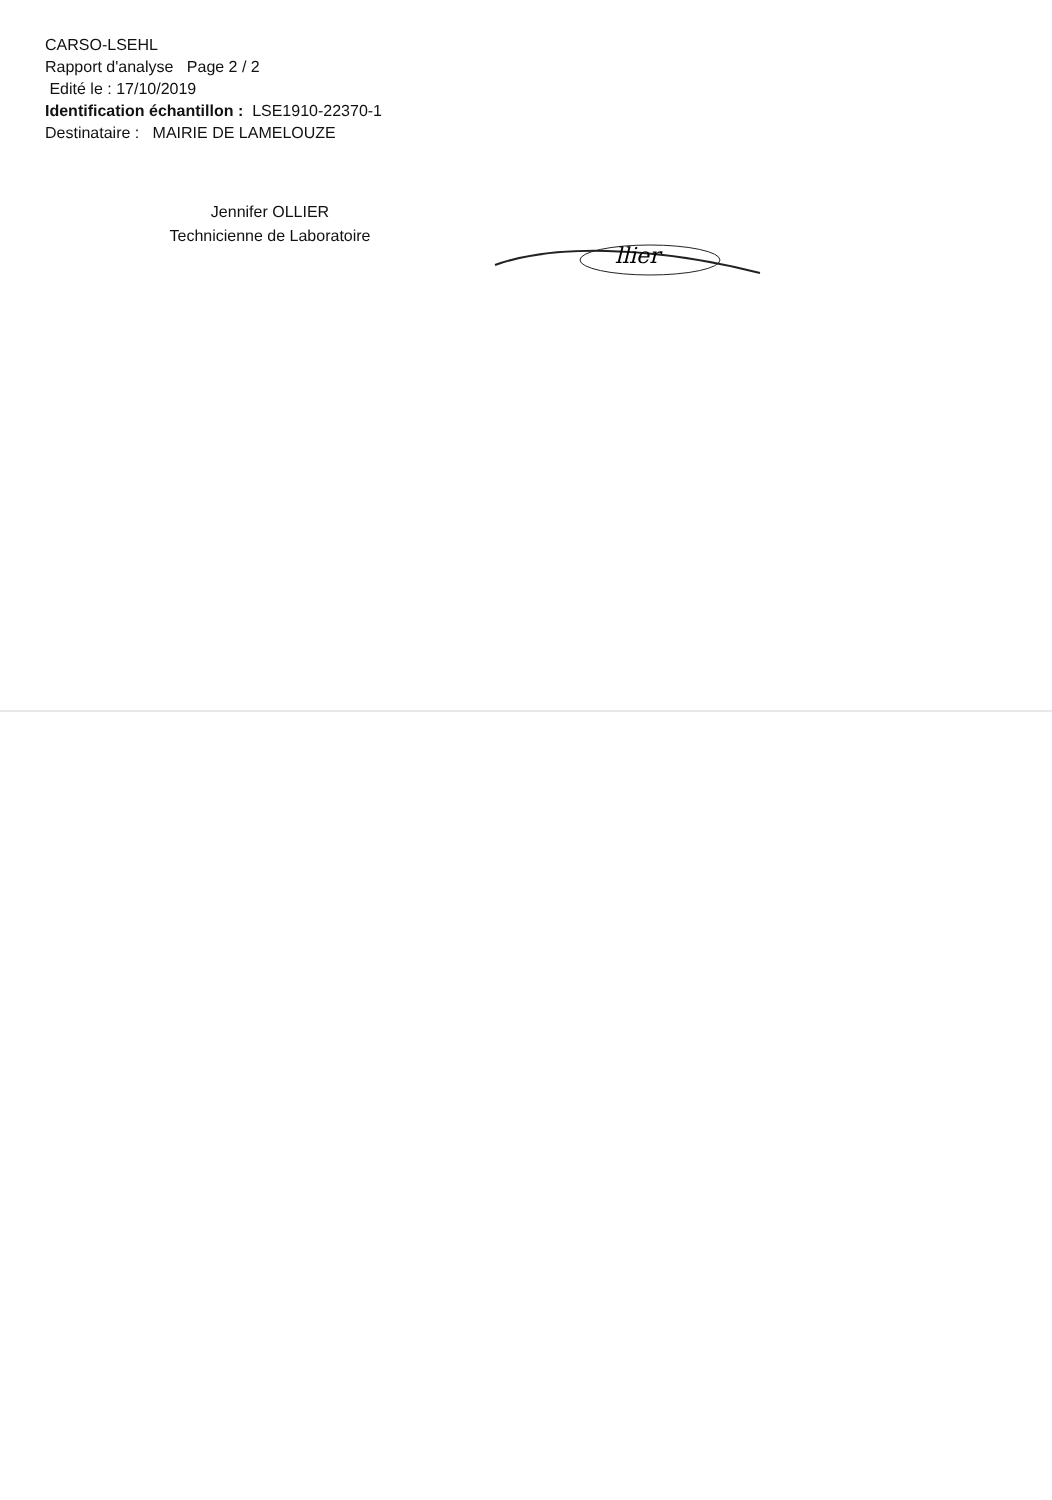CARSO-LSEHL
Rapport d'analyse Page 2 / 2
Edité le : 17/10/2019
Identification échantillon : LSE1910-22370-1
Destinataire : MAIRIE DE LAMELOUZE
Jennifer OLLIER
Technicienne de Laboratoire
llier